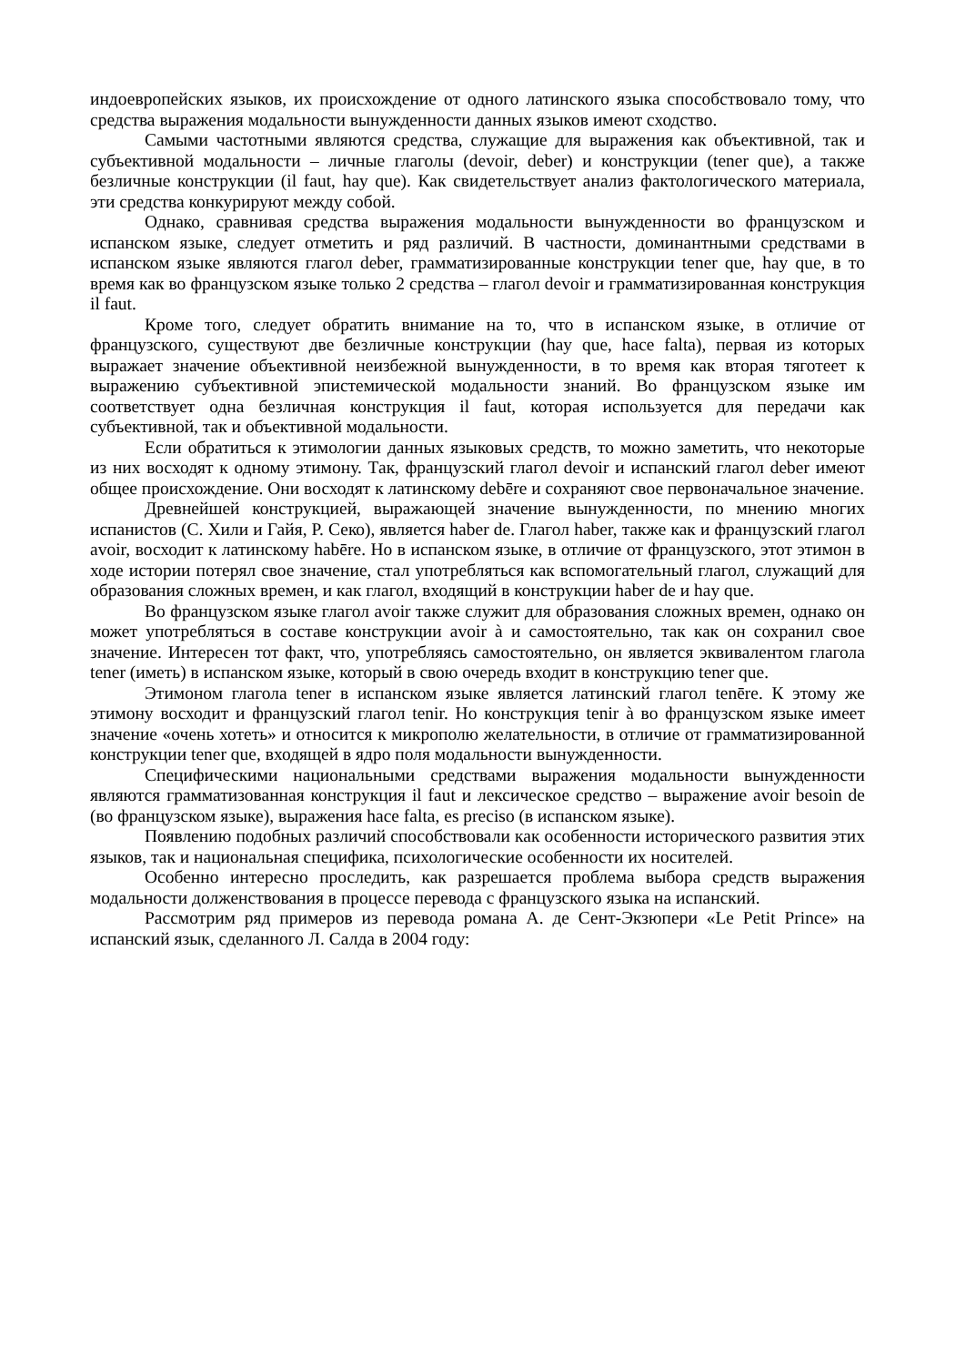индоевропейских языков, их происхождение от одного латинского языка способствовало тому, что средства выражения модальности вынужденности данных языков имеют сходство.
Самыми частотными являются средства, служащие для выражения как объективной, так и субъективной модальности – личные глаголы (devoir, deber) и конструкции (tener que), а также безличные конструкции (il faut, hay que). Как свидетельствует анализ фактологического материала, эти средства конкурируют между собой.
Однако, сравнивая средства выражения модальности вынужденности во французском и испанском языке, следует отметить и ряд различий. В частности, доминантными средствами в испанском языке являются глагол deber, грамматизированные конструкции tener que, hay que, в то время как во французском языке только 2 средства – глагол devoir и грамматизированная конструкция il faut.
Кроме того, следует обратить внимание на то, что в испанском языке, в отличие от французского, существуют две безличные конструкции (hay que, hace falta), первая из которых выражает значение объективной неизбежной вынужденности, в то время как вторая тяготеет к выражению субъективной эпистемической модальности знаний. Во французском языке им соответствует одна безличная конструкция il faut, которая используется для передачи как субъективной, так и объективной модальности.
Если обратиться к этимологии данных языковых средств, то можно заметить, что некоторые из них восходят к одному этимону. Так, французский глагол devoir и испанский глагол deber имеют общее происхождение. Они восходят к латинскому debēre и сохраняют свое первоначальное значение.
Древнейшей конструкцией, выражающей значение вынужденности, по мнению многих испанистов (С. Хили и Гайя, Р. Секо), является haber de. Глагол haber, также как и французский глагол avoir, восходит к латинскому habēre. Но в испанском языке, в отличие от французского, этот этимон в ходе истории потерял свое значение, стал употребляться как вспомогательный глагол, служащий для образования сложных времен, и как глагол, входящий в конструкции haber de и hay que.
Во французском языке глагол avoir также служит для образования сложных времен, однако он может употребляться в составе конструкции avoir à и самостоятельно, так как он сохранил свое значение. Интересен тот факт, что, употребляясь самостоятельно, он является эквивалентом глагола tener (иметь) в испанском языке, который в свою очередь входит в конструкцию tener que.
Этимоном глагола tener в испанском языке является латинский глагол tenēre. К этому же этимону восходит и французский глагол tenir. Но конструкция tenir à во французском языке имеет значение «очень хотеть» и относится к микрополю желательности, в отличие от грамматизированной конструкции tener que, входящей в ядро поля модальности вынужденности.
Специфическими национальными средствами выражения модальности вынужденности являются грамматизованная конструкция il faut и лексическое средство – выражение avoir besoin de (во французском языке), выражения hace falta, es preciso (в испанском языке).
Появлению подобных различий способствовали как особенности исторического развития этих языков, так и национальная специфика, психологические особенности их носителей.
Особенно интересно проследить, как разрешается проблема выбора средств выражения модальности долженствования в процессе перевода с французского языка на испанский.
Рассмотрим ряд примеров из перевода романа А. де Сент-Экзюпери «Le Petit Prince» на испанский язык, сделанного Л. Салда в 2004 году: